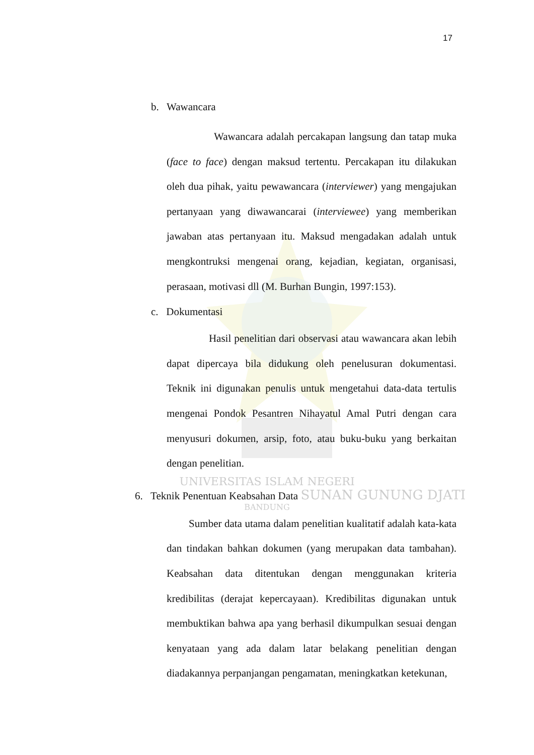17
b. Wawancara
Wawancara adalah percakapan langsung dan tatap muka (face to face) dengan maksud tertentu. Percakapan itu dilakukan oleh dua pihak, yaitu pewawancara (interviewer) yang mengajukan pertanyaan yang diwawancarai (interviewee) yang memberikan jawaban atas pertanyaan itu. Maksud mengadakan adalah untuk mengkontruksi mengenai orang, kejadian, kegiatan, organisasi, perasaan, motivasi dll (M. Burhan Bungin, 1997:153).
c. Dokumentasi
Hasil penelitian dari observasi atau wawancara akan lebih dapat dipercaya bila didukung oleh penelusuran dokumentasi. Teknik ini digunakan penulis untuk mengetahui data-data tertulis mengenai Pondok Pesantren Nihayatul Amal Putri dengan cara menyusuri dokumen, arsip, foto, atau buku-buku yang berkaitan dengan penelitian.
UNIVERSITAS ISLAM NEGERI
6. Teknik Penentuan Keabsahan Data SUNAN GUNUNG DJATI
BANDUNG
Sumber data utama dalam penelitian kualitatif adalah kata-kata dan tindakan bahkan dokumen (yang merupakan data tambahan). Keabsahan data ditentukan dengan menggunakan kriteria kredibilitas (derajat kepercayaan). Kredibilitas digunakan untuk membuktikan bahwa apa yang berhasil dikumpulkan sesuai dengan kenyataan yang ada dalam latar belakang penelitian dengan diadakannya perpanjangan pengamatan, meningkatkan ketekunan,